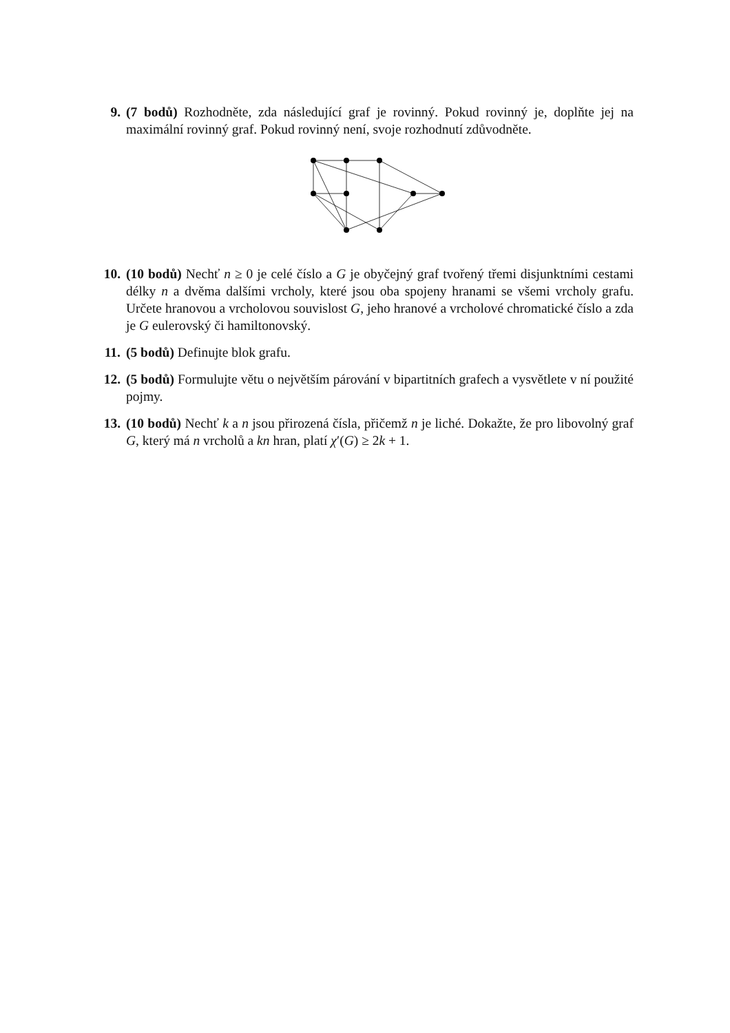9. (7 bodů) Rozhodněte, zda následující graf je rovinný. Pokud rovinný je, doplňte jej na maximální rovinný graf. Pokud rovinný není, svoje rozhodnutí zdůvodněte.
10. (10 bodů) Nechť n ≥ 0 je celé číslo a G je obyčejný graf tvořený třemi disjunktními cestami délky n a dvěma dalšími vrcholy, které jsou oba spojeny hranami se všemi vrcholy grafu. Určete hranovou a vrcholovou souvislost G, jeho hranové a vrcholové chromatické číslo a zda je G eulerovský či hamiltonovský.
11. (5 bodů) Definujte blok grafu.
12. (5 bodů) Formulujte větu o největším párování v bipartitních grafech a vysvětlete v ní použité pojmy.
13. (10 bodů) Nechť k a n jsou přirozená čísla, přičemž n je liché. Dokažte, že pro libovolný graf G, který má n vrcholů a kn hran, platí χ′(G) ≥ 2k + 1.